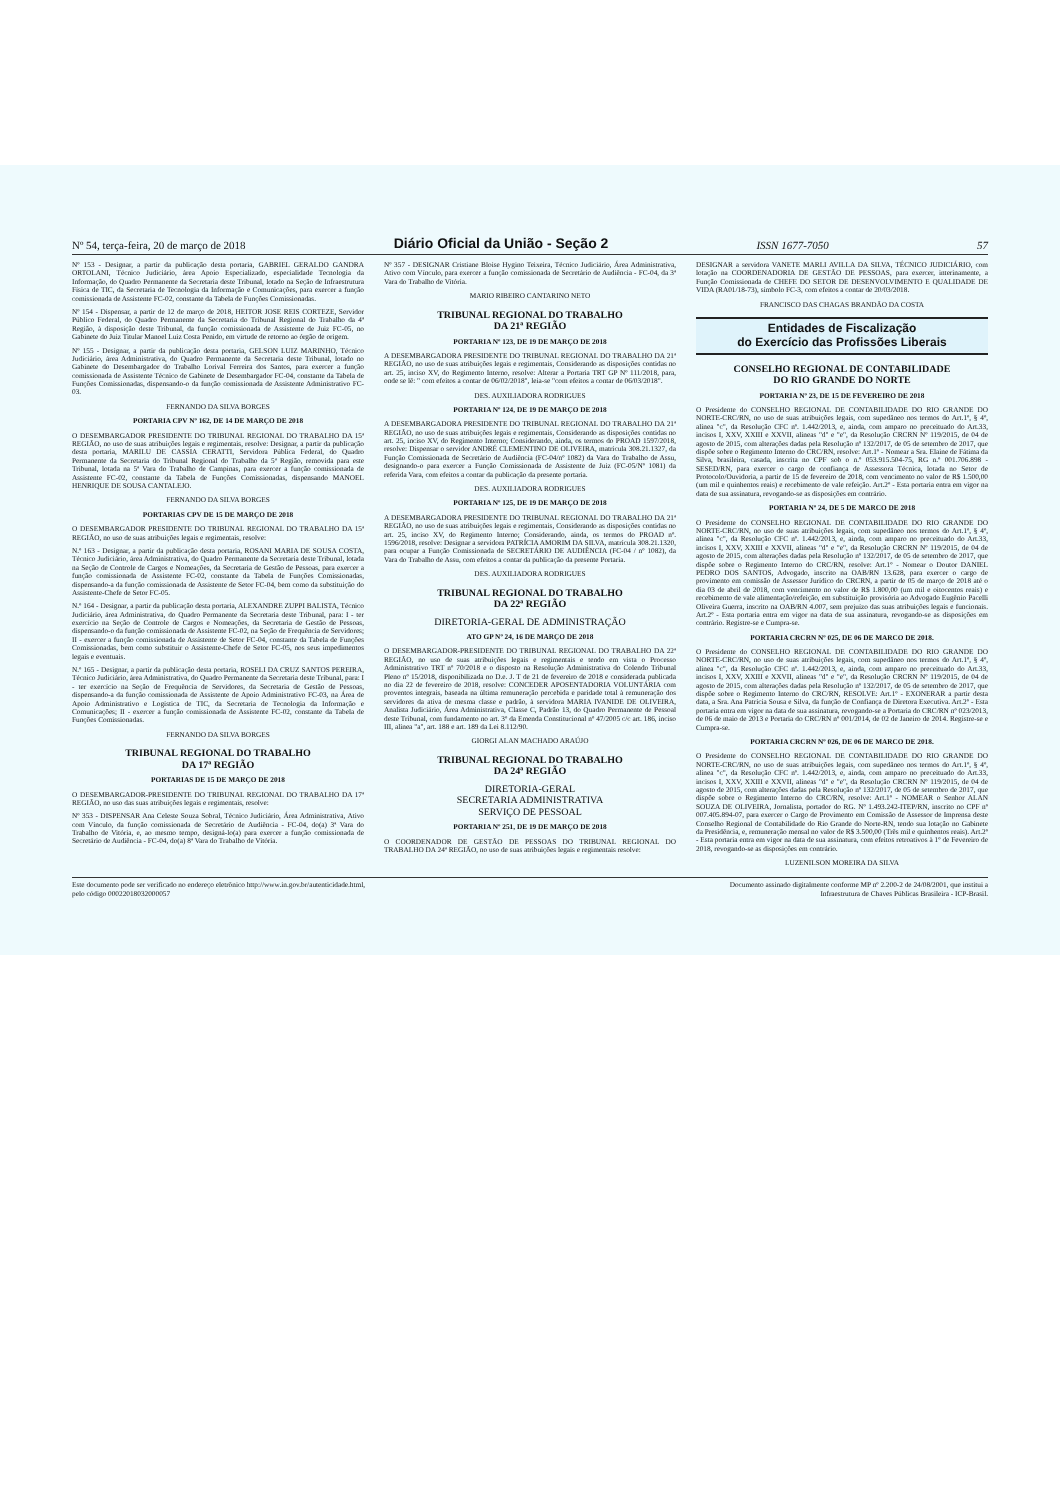Nº 54, terça-feira, 20 de março de 2018 Diário Oficial da União - Seção 2 ISSN 1677-7050 57
Nº 153 - Designar, a partir da publicação desta portaria, GABRIEL GERALDO GANDRA ORTOLANI, Técnico Judiciário, área Apoio Especializado, especialidade Tecnologia da Informação, do Quadro Permanente da Secretaria deste Tribunal, lotado na Seção de Infraestrutura Física de TIC, da Secretaria de Tecnologia da Informação e Comunicações, para exercer a função comissionada de Assistente FC-02, constante da Tabela de Funções Comissionadas.
Nº 154 - Dispensar, a partir de 12 de março de 2018, HEITOR JOSE REIS CORTEZE, Servidor Público Federal, do Quadro Permanente da Secretaria do Tribunal Regional do Trabalho da 4ª Região, à disposição deste Tribunal, da função comissionada de Assistente de Juiz FC-05, no Gabinete do Juiz Titular Manoel Luiz Costa Penido, em virtude de retorno ao órgão de origem.
Nº 155 - Designar, a partir da publicação desta portaria, GELSON LUIZ MARINHO, Técnico Judiciário, área Administrativa, do Quadro Permanente da Secretaria deste Tribunal, lotado no Gabinete do Desembargador do Trabalho Lorival Ferreira dos Santos, para exercer a função comissionada de Assistente Técnico de Gabinete de Desembargador FC-04, constante da Tabela de Funções Comissionadas, dispensando-o da função comissionada de Assistente Administrativo FC-03.
FERNANDO DA SILVA BORGES
PORTARIA CPV Nº 162, DE 14 DE MARÇO DE 2018
O DESEMBARGADOR PRESIDENTE DO TRIBUNAL REGIONAL DO TRABALHO DA 15ª REGIÃO, no uso de suas atribuições legais e regimentais, resolve: Designar, a partir da publicação desta portaria, MARILU DE CASSIA CERATTI, Servidora Pública Federal, do Quadro Permanente da Secretaria do Tribunal Regional do Trabalho da 5ª Região, removida para este Tribunal, lotada na 5ª Vara do Trabalho de Campinas, para exercer a função comissionada de Assistente FC-02, constante da Tabela de Funções Comissionadas, dispensando MANOEL HENRIQUE DE SOUSA CANTALEJO.
FERNANDO DA SILVA BORGES
PORTARIAS CPV DE 15 DE MARÇO DE 2018
O DESEMBARGADOR PRESIDENTE DO TRIBUNAL REGIONAL DO TRABALHO DA 15ª REGIÃO, no uso de suas atribuições legais e regimentais, resolve:
N.º 163 - Designar, a partir da publicação desta portaria, ROSANI MARIA DE SOUSA COSTA, Técnico Judiciário, área Administrativa, do Quadro Permanente da Secretaria deste Tribunal, lotada na Seção de Controle de Cargos e Nomeações, da Secretaria de Gestão de Pessoas, para exercer a função comissionada de Assistente FC-02, constante da Tabela de Funções Comissionadas, dispensando-a da função comissionada de Assistente de Setor FC-04, bem como da substituição do Assistente-Chefe de Setor FC-05.
N.º 164 - Designar, a partir da publicação desta portaria, ALEXANDRE ZUPPI BALISTA, Técnico Judiciário, área Administrativa, do Quadro Permanente da Secretaria deste Tribunal, para: I - ter exercício na Seção de Controle de Cargos e Nomeações, da Secretaria de Gestão de Pessoas, dispensando-o da função comissionada de Assistente FC-02, na Seção de Frequência de Servidores; II - exercer a função comissionada de Assistente de Setor FC-04, constante da Tabela de Funções Comissionadas, bem como substituir o Assistente-Chefe de Setor FC-05, nos seus impedimentos legais e eventuais.
N.º 165 - Designar, a partir da publicação desta portaria, ROSELI DA CRUZ SANTOS PEREIRA, Técnico Judiciário, área Administrativa, do Quadro Permanente da Secretaria deste Tribunal, para: I - ter exercício na Seção de Frequência de Servidores, da Secretaria de Gestão de Pessoas, dispensando-a da função comissionada de Assistente de Apoio Administrativo FC-03, na Área de Apoio Administrativo e Logística de TIC, da Secretaria de Tecnologia da Informação e Comunicações; II - exercer a função comissionada de Assistente FC-02, constante da Tabela de Funções Comissionadas.
FERNANDO DA SILVA BORGES
TRIBUNAL REGIONAL DO TRABALHO
DA 17ª REGIÃO
PORTARIAS DE 15 DE MARÇO DE 2018
O DESEMBARGADOR-PRESIDENTE DO TRIBUNAL REGIONAL DO TRABALHO DA 17ª REGIÃO, no uso das suas atribuições legais e regimentais, resolve:
Nº 353 - DISPENSAR Ana Celeste Souza Sobral, Técnico Judiciário, Área Administrativa, Ativo com Vínculo, da função comissionada de Secretário de Audiência - FC-04, do(a) 3ª Vara do Trabalho de Vitória, e, ao mesmo tempo, designá-lo(a) para exercer a função comissionada de Secretário de Audiência - FC-04, do(a) 8ª Vara do Trabalho de Vitória.
Nº 357 - DESIGNAR Cristiane Bloise Hygino Teixeira, Técnico Judiciário, Área Administrativa, Ativo com Vínculo, para exercer a função comissionada de Secretário de Audiência - FC-04, da 3ª Vara do Trabalho de Vitória.
MARIO RIBEIRO CANTARINO NETO
TRIBUNAL REGIONAL DO TRABALHO
DA 21ª REGIÃO
PORTARIA Nº 123, DE 19 DE MARÇO DE 2018
A DESEMBARGADORA PRESIDENTE DO TRIBUNAL REGIONAL DO TRABALHO DA 21ª REGIÃO, no uso de suas atribuições legais e regimentais, Considerando as disposições contidas no art. 25, inciso XV, do Regimento Interno, resolve: Alterar a Portaria TRT GP Nº 111/2018, para, onde se lê: " com efeitos a contar de 06/02/2018", leia-se "com efeitos a contar de 06/03/2018".
DES. AUXILIADORA RODRIGUES
PORTARIA Nº 124, DE 19 DE MARÇO DE 2018
A DESEMBARGADORA PRESIDENTE DO TRIBUNAL REGIONAL DO TRABALHO DA 21ª REGIÃO, no uso de suas atribuições legais e regimentais, Considerando as disposições contidas no art. 25, inciso XV, do Regimento Interno; Considerando, ainda, os termos do PROAD 1597/2018, resolve: Dispensar o servidor ANDRÉ CLEMENTINO DE OLIVEIRA, matrícula 308.21.1327, da Função Comissionada de Secretário de Audiência (FC-04/nº 1082) da Vara do Trabalho de Assu, designando-o para exercer a Função Comissionada de Assistente de Juiz (FC-05/Nº 1081) da referida Vara, com efeitos a contar da publicação da presente portaria.
DES. AUXILIADORA RODRIGUES
PORTARIA Nº 125, DE 19 DE MARÇO DE 2018
A DESEMBARGADORA PRESIDENTE DO TRIBUNAL REGIONAL DO TRABALHO DA 21ª REGIÃO, no uso de suas atribuições legais e regimentais, Considerando as disposições contidas no art. 25, inciso XV, do Regimento Interno; Considerando, ainda, os termos do PROAD nº. 1596/2018, resolve: Designar a servidora PATRÍCIA AMORIM DA SILVA, matrícula 308.21.1320, para ocupar a Função Comissionada de SECRETÁRIO DE AUDIÊNCIA (FC-04 / nº 1082), da Vara do Trabalho de Assu, com efeitos a contar da publicação da presente Portaria.
DES. AUXILIADORA RODRIGUES
TRIBUNAL REGIONAL DO TRABALHO
DA 22ª REGIÃO
DIRETORIA-GERAL DE ADMINISTRAÇÃO
ATO GP Nº 24, 16 DE MARÇO DE 2018
O DESEMBARGADOR-PRESIDENTE DO TRIBUNAL REGIONAL DO TRABALHO DA 22ª REGIÃO, no uso de suas atribuições legais e regimentais e tendo em vista o Processo Administrativo TRT nº 70/2018 e o disposto na Resolução Administrativa do Colendo Tribunal Pleno nº 15/2018, disponibilizada no D.e. J. T de 21 de fevereiro de 2018 e considerada publicada no dia 22 de fevereiro de 2018, resolve: CONCEDER APOSENTADORIA VOLUNTÁRIA com proventos integrais, baseada na última remuneração percebida e paridade total à remuneração dos servidores da ativa de mesma classe e padrão, à servidora MARIA IVANIDE DE OLIVEIRA, Analista Judiciário, Área Administrativa, Classe C, Padrão 13, do Quadro Permanente de Pessoal deste Tribunal, com fundamento no art. 3º da Emenda Constitucional nº 47/2005 c/c art. 186, inciso III, alínea "a", art. 188 e art. 189 da Lei 8.112/90.
GIORGI ALAN MACHADO ARAÚJO
TRIBUNAL REGIONAL DO TRABALHO
DA 24ª REGIÃO
DIRETORIA-GERAL
SECRETARIA ADMINISTRATIVA
SERVIÇO DE PESSOAL
PORTARIA Nº 251, DE 19 DE MARÇO DE 2018
O COORDENADOR DE GESTÃO DE PESSOAS DO TRIBUNAL REGIONAL DO TRABALHO DA 24ª REGIÃO, no uso de suas atribuições legais e regimentais resolve:
DESIGNAR a servidora VANETE MARLI AVILLA DA SILVA, TÉCNICO JUDICIÁRIO, com lotação na COORDENADORIA DE GESTÃO DE PESSOAS, para exercer, interinamente, a Função Comissionada de CHEFE DO SETOR DE DESENVOLVIMENTO E QUALIDADE DE VIDA (RA01/18-73), símbolo FC-3, com efeitos a contar de 20/03/2018.
FRANCISCO DAS CHAGAS BRANDÃO DA COSTA
Entidades de Fiscalização
do Exercício das Profissões Liberais
CONSELHO REGIONAL DE CONTABILIDADE
DO RIO GRANDE DO NORTE
PORTARIA Nº 23, DE 15 DE FEVEREIRO DE 2018
O Presidente do CONSELHO REGIONAL DE CONTABILIDADE DO RIO GRANDE DO NORTE-CRC/RN, no uso de suas atribuições legais, com supedâneo nos termos do Art.1º, § 4º, alínea "c", da Resolução CFC nº. 1.442/2013, e, ainda, com amparo no preceituado do Art.33, incisos I, XXV, XXIII e XXVII, alíneas "d" e "e", da Resolução CRCRN Nº 119/2015, de 04 de agosto de 2015, com alterações dadas pela Resolução nº 132/2017, de 05 de setembro de 2017, que dispõe sobre o Regimento Interno do CRC/RN, resolve: Art.1º - Nomear a Sra. Elaine de Fátima da Silva, brasileira, casada, inscrita no CPF sob o n.º 053.915.504-75, RG n.º 001.706.898 - SESED/RN, para exercer o cargo de confiança de Assessora Técnica, lotada no Setor de Protocolo/Ouvidoria, a partir de 15 de fevereiro de 2018, com vencimento no valor de R$ 1.500,00 (um mil e quinhentos reais) e recebimento de vale refeição. Art.2º - Esta portaria entra em vigor na data de sua assinatura, revogando-se as disposições em contrário.
PORTARIA Nº 24, DE 5 DE MARCO DE 2018
O Presidente do CONSELHO REGIONAL DE CONTABILIDADE DO RIO GRANDE DO NORTE-CRC/RN, no uso de suas atribuições legais, com supedâneo nos termos do Art.1º, § 4º, alínea "c", da Resolução CFC nº. 1.442/2013, e, ainda, com amparo no preceituado do Art.33, incisos I, XXV, XXIII e XXVII, alíneas "d" e "e", da Resolução CRCRN Nº 119/2015, de 04 de agosto de 2015, com alterações dadas pela Resolução nº 132/2017, de 05 de setembro de 2017, que dispõe sobre o Regimento Interno do CRC/RN, resolve: Art.1º - Nomear o Doutor DANIEL PEDRO DOS SANTOS, Advogado, inscrito na OAB/RN 13.628, para exercer o cargo de provimento em comissão de Assessor Jurídico do CRCRN, a partir de 05 de março de 2018 até o dia 03 de abril de 2018, com vencimento no valor de R$ 1.800,00 (um mil e oitocentos reais) e recebimento de vale alimentação/refeição, em substituição provisória ao Advogado Eugênio Pacelli Oliveira Guerra, inscrito na OAB/RN 4.007, sem prejuízo das suas atribuições legais e funcionais. Art.2º - Esta portaria entra em vigor na data de sua assinatura, revogando-se as disposições em contrário. Registre-se e Cumpra-se.
PORTARIA CRCRN Nº 025, DE 06 DE MARCO DE 2018.
O Presidente do CONSELHO REGIONAL DE CONTABILIDADE DO RIO GRANDE DO NORTE-CRC/RN, no uso de suas atribuições legais, com supedâneo nos termos do Art.1º, § 4º, alínea "c", da Resolução CFC nº. 1.442/2013, e, ainda, com amparo no preceituado do Art.33, incisos I, XXV, XXIII e XXVII, alíneas "d" e "e", da Resolução CRCRN Nº 119/2015, de 04 de agosto de 2015, com alterações dadas pela Resolução nº 132/2017, de 05 de setembro de 2017, que dispõe sobre o Regimento Interno do CRC/RN, RESOLVE: Art.1º - EXONERAR a partir desta data, a Sra. Ana Patrícia Sousa e Silva, da função de Confiança de Diretora Executiva. Art.2º - Esta portaria entra em vigor na data de sua assinatura, revogando-se a Portaria do CRC/RN nº 023/2013, de 06 de maio de 2013 e Portaria do CRC/RN nº 001/2014, de 02 de Janeiro de 2014. Registre-se e Cumpra-se.
PORTARIA CRCRN Nº 026, DE 06 DE MARCO DE 2018.
O Presidente do CONSELHO REGIONAL DE CONTABILIDADE DO RIO GRANDE DO NORTE-CRC/RN, no uso de suas atribuições legais, com supedâneo nos termos do Art.1º, § 4º, alínea "c", da Resolução CFC nº. 1.442/2013, e, ainda, com amparo no preceituado do Art.33, incisos I, XXV, XXIII e XXVII, alíneas "d" e "e", da Resolução CRCRN Nº 119/2015, de 04 de agosto de 2015, com alterações dadas pela Resolução nº 132/2017, de 05 de setembro de 2017, que dispõe sobre o Regimento Interno do CRC/RN, resolve: Art.1º - NOMEAR o Senhor ALAN SOUZA DE OLIVEIRA, Jornalista, portador do RG. Nº 1.493.242-ITEP/RN, inscrito no CPF nº 007.405.894-07, para exercer o Cargo de Provimento em Comissão de Assessor de Imprensa deste Conselho Regional de Contabilidade do Rio Grande do Norte-RN, tendo sua lotação no Gabinete da Presidência, e, remuneração mensal no valor de R$ 3.500,00 (Três mil e quinhentos reais). Art.2º - Esta portaria entra em vigor na data de sua assinatura, com efeitos retroativos à 1º de Fevereiro de 2018, revogando-se as disposições em contrário.
LUZENILSON MOREIRA DA SILVA
Este documento pode ser verificado no endereço eletrônico http://www.in.gov.br/autenticidade.html,
pelo código 00022018032000057 Documento assinado digitalmente conforme MP nº 2.200-2 de 24/08/2001, que institui a
Infraestrutura de Chaves Públicas Brasileira - ICP-Brasil.